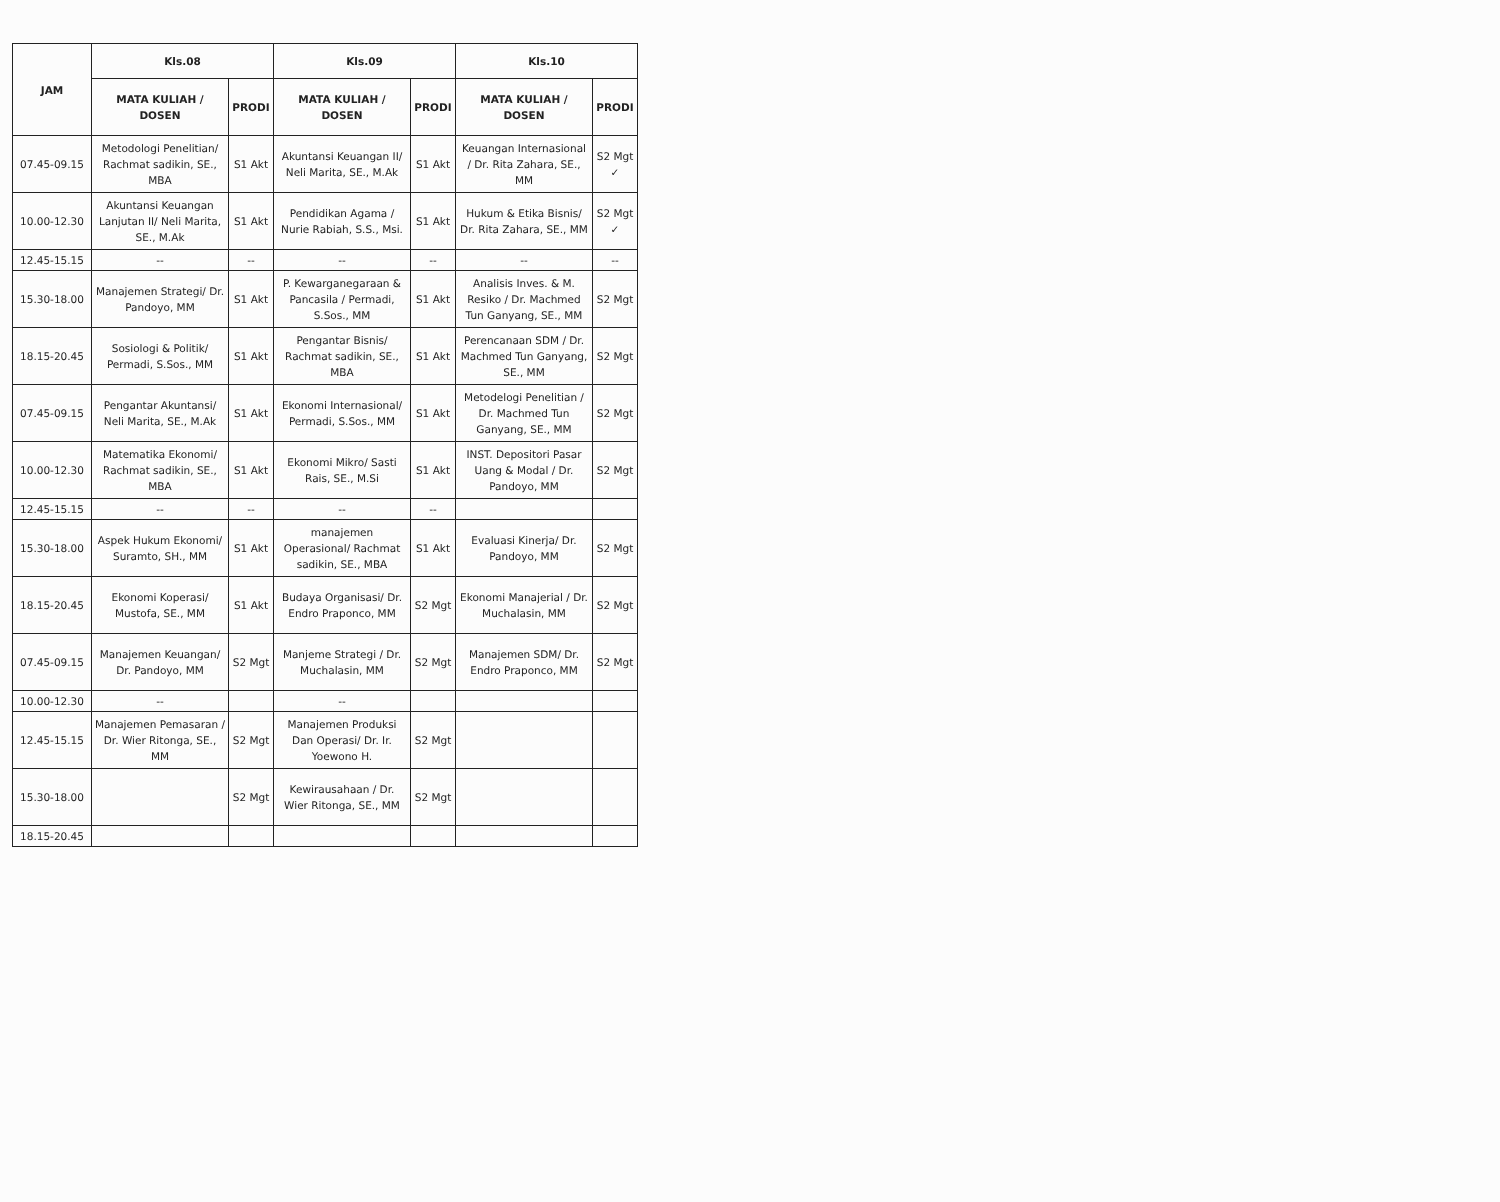| JAM | Kls.08 | | Kls.09 | | Kls.10 | |
| --- | --- | --- | --- | --- | --- | --- |
| | MATA KULIAH / DOSEN | PRODI | MATA KULIAH / DOSEN | PRODI | MATA KULIAH / DOSEN | PRODI |
| 07.45-09.15 | Metodologi Penelitian/ Rachmat sadikin, SE., MBA | S1 Akt | Akuntansi Keuangan II/ Neli Marita, SE., M.Ak | S1 Akt | Keuangan Internasional / Dr. Rita Zahara, SE., MM | S2 Mgt ✓ |
| 10.00-12.30 | Akuntansi Keuangan Lanjutan II/ Neli Marita, SE., M.Ak | S1 Akt | Pendidikan Agama / Nurie Rabiah, S.S., Msi. | S1 Akt | Hukum & Etika Bisnis/ Dr. Rita Zahara, SE., MM | S2 Mgt ✓ |
| 12.45-15.15 | -- | -- | -- | -- | -- | -- |
| 15.30-18.00 | Manajemen Strategi/ Dr. Pandoyo, MM | S1 Akt | P. Kewarganegaraan & Pancasila / Permadi, S.Sos., MM | S1 Akt | Analisis Inves. & M. Resiko / Dr. Machmed Tun Ganyang, SE., MM | S2 Mgt |
| 18.15-20.45 | Sosiologi & Politik/ Permadi, S.Sos., MM | S1 Akt | Pengantar Bisnis/ Rachmat sadikin, SE., MBA | S1 Akt | Perencanaan SDM / Dr. Machmed Tun Ganyang, SE., MM | S2 Mgt |
| 07.45-09.15 | Pengantar Akuntansi/ Neli Marita, SE., M.Ak | S1 Akt | Ekonomi Internasional/ Permadi, S.Sos., MM | S1 Akt | Metodelogi Penelitian / Dr. Machmed Tun Ganyang, SE., MM | S2 Mgt |
| 10.00-12.30 | Matematika Ekonomi/ Rachmat sadikin, SE., MBA | S1 Akt | Ekonomi Mikro/ Sasti Rais, SE., M.Si | S1 Akt | INST. Depositori Pasar Uang & Modal / Dr. Pandoyo, MM | S2 Mgt |
| 12.45-15.15 | -- | -- | -- | -- | | |
| 15.30-18.00 | Aspek Hukum Ekonomi/ Suramto, SH., MM | S1 Akt | manajemen Operasional/ Rachmat sadikin, SE., MBA | S1 Akt | Evaluasi Kinerja/ Dr. Pandoyo, MM | S2 Mgt |
| 18.15-20.45 | Ekonomi Koperasi/ Mustofa, SE., MM | S1 Akt | Budaya Organisasi/ Dr. Endro Praponco, MM | S2 Mgt | Ekonomi Manajerial / Dr. Muchalasin, MM | S2 Mgt |
| 07.45-09.15 | Manajemen Keuangan/ Dr. Pandoyo, MM | S2 Mgt | Manjeme Strategi / Dr. Muchalasin, MM | S2 Mgt | Manajemen SDM/ Dr. Endro Praponco, MM | S2 Mgt |
| 10.00-12.30 | -- | | -- | | | |
| 12.45-15.15 | Manajemen Pemasaran / Dr. Wier Ritonga, SE., MM | S2 Mgt | Manajemen Produksi Dan Operasi/ Dr. Ir. Yoewono H. | S2 Mgt | | |
| 15.30-18.00 | | S2 Mgt | Kewirausahaan / Dr. Wier Ritonga, SE., MM | S2 Mgt | | |
| 18.15-20.45 | | | | | | |